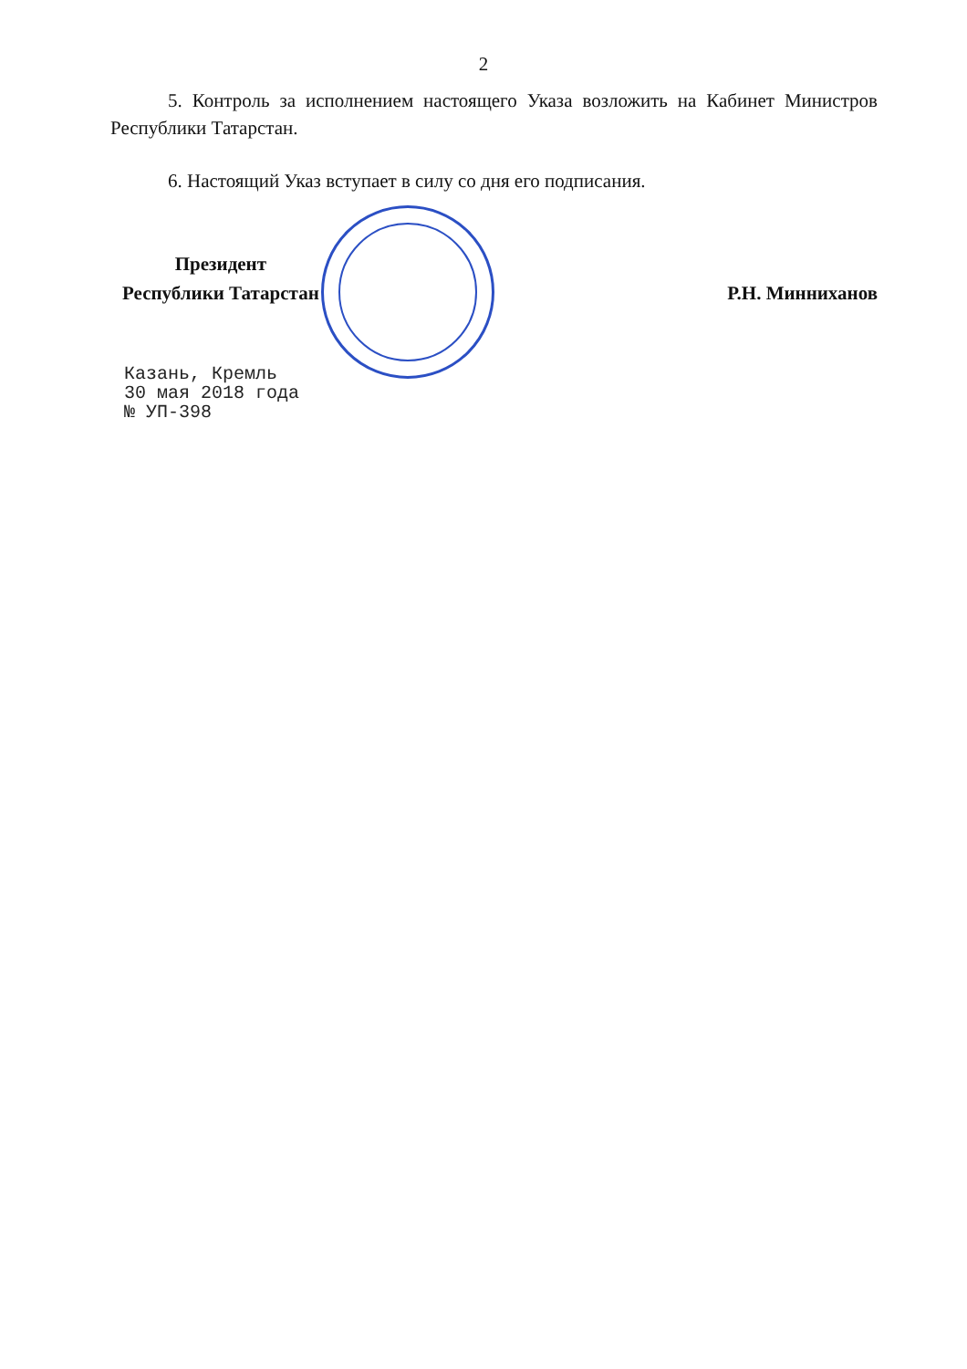2
5. Контроль за исполнением настоящего Указа возложить на Кабинет Министров Республики Татарстан.
6. Настоящий Указ вступает в силу со дня его подписания.
Президент
Республики Татарстан
Р.Н. Минниханов
Казань, Кремль
30 мая 2018 года
№ УП-398